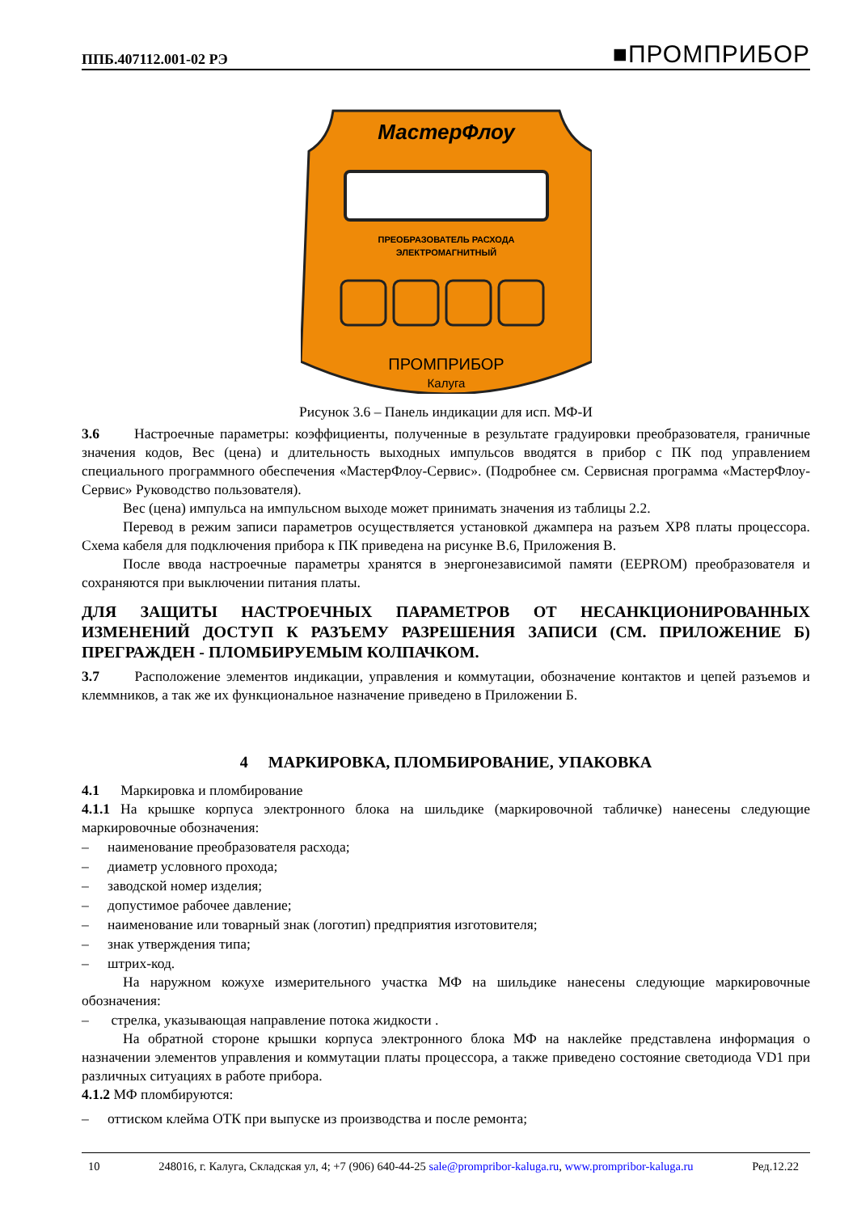ППБ.407112.001-02 РЭ ■ПРОМПРИБОР
МастерФлоу
ПРЕОБРАЗОВАТЕЛЬ РАСХОДА
ЭЛЕКТРОМАГНИТНЫЙ
ПРОМПРИБОР
Калуга
Рисунок 3.6 – Панель индикации для исп. МФ-И
3.6 Настроечные параметры: коэффициенты, полученные в результате градуировки преобразователя, граничные значения кодов, Вес (цена) и длительность выходных импульсов вводятся в прибор с ПК под управлением специального программного обеспечения «МастерФлоу-Сервис». (Подробнее см. Сервисная программа «МастерФлоу-Сервис» Руководство пользователя).
Вес (цена) импульса на импульсном выходе может принимать значения из таблицы 2.2.
Перевод в режим записи параметров осуществляется установкой джампера на разъем XP8 платы процессора. Схема кабеля для подключения прибора к ПК приведена на рисунке В.6, Приложения В.
После ввода настроечные параметры хранятся в энергонезависимой памяти (EEPROM) преобразователя и сохраняются при выключении питания платы.
ДЛЯ ЗАЩИТЫ НАСТРОЕЧНЫХ ПАРАМЕТРОВ ОТ НЕСАНКЦИОНИРОВАННЫХ ИЗМЕНЕНИЙ ДОСТУП К РАЗЪЕМУ РАЗРЕШЕНИЯ ЗАПИСИ (СМ. ПРИЛОЖЕНИЕ Б) ПРЕГРАЖДЕН - ПЛОМБИРУЕМЫМ КОЛПАЧКОМ.
3.7 Расположение элементов индикации, управления и коммутации, обозначение контактов и цепей разъемов и клеммников, а так же их функциональное назначение приведено в Приложении Б.
4 МАРКИРОВКА, ПЛОМБИРОВАНИЕ, УПАКОВКА
4.1 Маркировка и пломбирование
4.1.1 На крышке корпуса электронного блока на шильдике (маркировочной табличке) нанесены следующие маркировочные обозначения:
– наименование преобразователя расхода;
– диаметр условного прохода;
– заводской номер изделия;
– допустимое рабочее давление;
– наименование или товарный знак (логотип) предприятия изготовителя;
– знак утверждения типа;
– штрих-код.
На наружном кожухе измерительного участка МФ на шильдике нанесены следующие маркировочные обозначения:
– стрелка, указывающая направление потока жидкости .
На обратной стороне крышки корпуса электронного блока МФ на наклейке представлена информация о назначении элементов управления и коммутации платы процессора, а также приведено состояние светодиода VD1 при различных ситуациях в работе прибора.
4.1.2 МФ пломбируются:
– оттиском клейма ОТК при выпуске из производства и после ремонта;
10 248016, г. Калуга, Складская ул, 4; +7 (906) 640-44-25 sale@prompribor-kaluga.ru, www.prompribor-kaluga.ru Ред.12.22